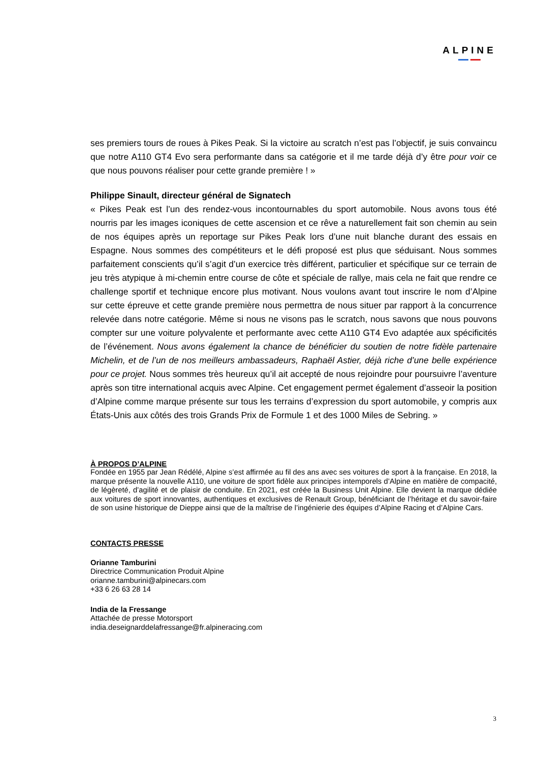ALPINE
ses premiers tours de roues à Pikes Peak. Si la victoire au scratch n’est pas l’objectif, je suis convaincu que notre A110 GT4 Evo sera performante dans sa catégorie et il me tarde déjà d’y être pour voir ce que nous pouvons réaliser pour cette grande première ! »
Philippe Sinault, directeur général de Signatech
« Pikes Peak est l’un des rendez-vous incontournables du sport automobile. Nous avons tous été nourris par les images iconiques de cette ascension et ce rêve a naturellement fait son chemin au sein de nos équipes après un reportage sur Pikes Peak lors d’une nuit blanche durant des essais en Espagne. Nous sommes des compétiteurs et le défi proposé est plus que séduisant. Nous sommes parfaitement conscients qu’il s’agit d’un exercice très différent, particulier et spécifique sur ce terrain de jeu très atypique à mi-chemin entre course de côte et spéciale de rallye, mais cela ne fait que rendre ce challenge sportif et technique encore plus motivant. Nous voulons avant tout inscrire le nom d’Alpine sur cette épreuve et cette grande première nous permettra de nous situer par rapport à la concurrence relevée dans notre catégorie. Même si nous ne visons pas le scratch, nous savons que nous pouvons compter sur une voiture polyvalente et performante avec cette A110 GT4 Evo adaptée aux spécificités de l’événement. Nous avons également la chance de bénéficier du soutien de notre fidèle partenaire Michelin, et de l’un de nos meilleurs ambassadeurs, Raphaël Astier, déjà riche d’une belle expérience pour ce projet. Nous sommes très heureux qu’il ait accepté de nous rejoindre pour poursuivre l’aventure après son titre international acquis avec Alpine. Cet engagement permet également d’asseoir la position d’Alpine comme marque présente sur tous les terrains d’expression du sport automobile, y compris aux États-Unis aux côtés des trois Grands Prix de Formule 1 et des 1000 Miles de Sebring. »
À PROPOS D’ALPINE
Fondée en 1955 par Jean Rédélé, Alpine s’est affirmée au fil des ans avec ses voitures de sport à la française. En 2018, la marque présente la nouvelle A110, une voiture de sport fidèle aux principes intemporels d’Alpine en matière de compacité, de légèreté, d’agilité et de plaisir de conduite. En 2021, est créée la Business Unit Alpine. Elle devient la marque dédiée aux voitures de sport innovantes, authentiques et exclusives de Renault Group, bénéficiant de l’héritage et du savoir-faire de son usine historique de Dieppe ainsi que de la maîtrise de l’ingénierie des équipes d’Alpine Racing et d’Alpine Cars.
CONTACTS PRESSE
Orianne Tamburini
Directrice Communication Produit Alpine
orianne.tamburini@alpinecars.com
+33 6 26 63 28 14
India de la Fressange
Attachée de presse Motorsport
india.deseignarddelafressange@fr.alpineracing.com
3